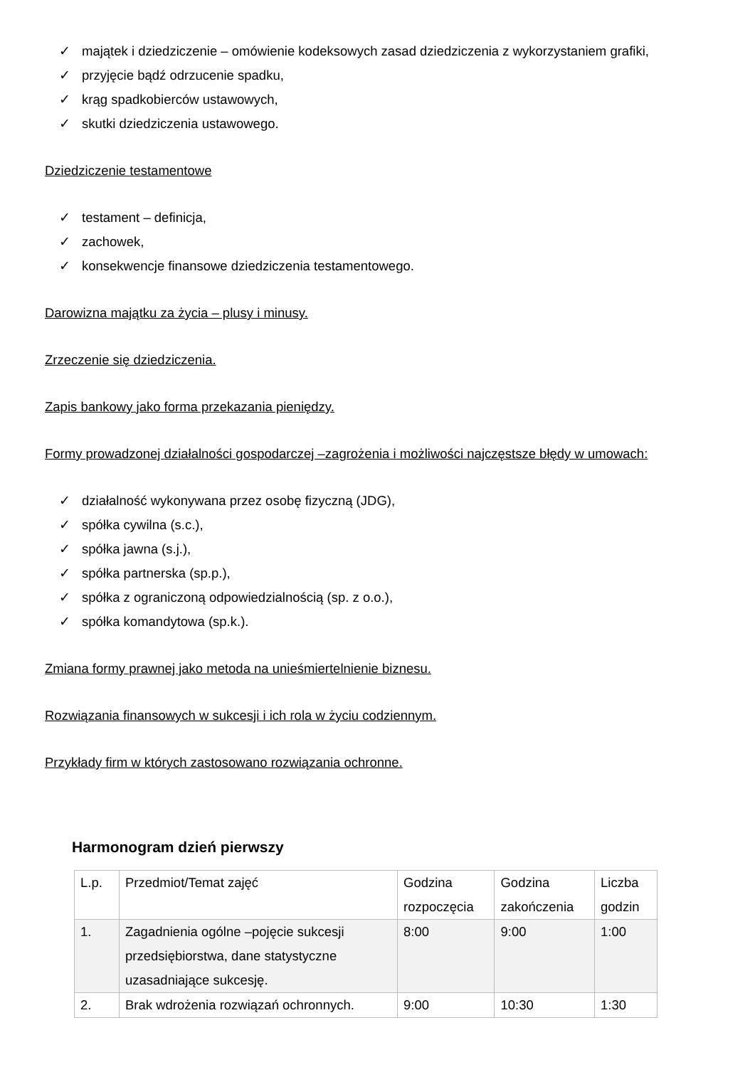✓ majątek i dziedziczenie – omówienie kodeksowych zasad dziedziczenia z wykorzystaniem grafiki,
✓ przyjęcie bądź odrzucenie spadku,
✓ krąg spadkobierców ustawowych,
✓ skutki dziedziczenia ustawowego.
Dziedziczenie testamentowe
✓ testament – definicja,
✓ zachowek,
✓ konsekwencje finansowe dziedziczenia testamentowego.
Darowizna majątku za życia – plusy i minusy.
Zrzeczenie się dziedziczenia.
Zapis bankowy jako forma przekazania pieniędzy.
Formy prowadzonej działalności gospodarczej –zagrożenia i możliwości najczęstsze błędy w umowach:
✓ działalność wykonywana przez osobę fizyczną (JDG),
✓ spółka cywilna (s.c.),
✓ spółka jawna (s.j.),
✓ spółka partnerska (sp.p.),
✓ spółka z ograniczoną odpowiedzialnością (sp. z o.o.),
✓ spółka komandytowa (sp.k.).
Zmiana formy prawnej jako metoda na unieśmiertelnienie biznesu.
Rozwiązania finansowych w sukcesji i ich rola w życiu codziennym.
Przykłady firm w których zastosowano rozwiązania ochronne.
Harmonogram dzień pierwszy
| L.p. | Przedmiot/Temat zajęć | Godzina rozpoczęcia | Godzina zakończenia | Liczba godzin |
| 1. | Zagadnienia ogólne –pojęcie sukcesji przedsiębiorstwa, dane statystyczne uzasadniające sukcesję. | 8:00 | 9:00 | 1:00 |
| 2. | Brak wdrożenia rozwiązań ochronnych. | 9:00 | 10:30 | 1:30 |